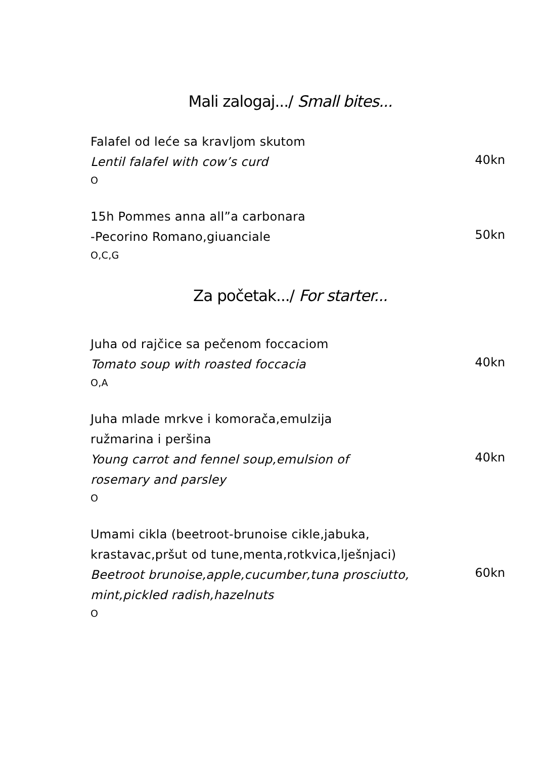Mali zalogaj.../ Small bites...
Falafel od leće sa kravljom skutom
Lentil falafel with cow’s curd
O
40kn
15h Pommes anna all”a carbonara
-Pecorino Romano,giuanciale
O,C,G
50kn
Za početak.../ For starter...
Juha od rajčice sa pečenom foccaciom
Tomato soup with roasted foccacia
O,A
40kn
Juha mlade mrkve i komorača,emulzija
ružmarina i peršina
Young carrot and fennel soup,emulsion of
rosemary and parsley
O
40kn
Umami cikla (beetroot-brunoise cikle,jabuka,
krastavac,pršut od tune,menta,rotkvica,lješnjaci)
Beetroot brunoise,apple,cucumber,tuna prosciutto,
mint,pickled radish,hazelnuts
O
60kn